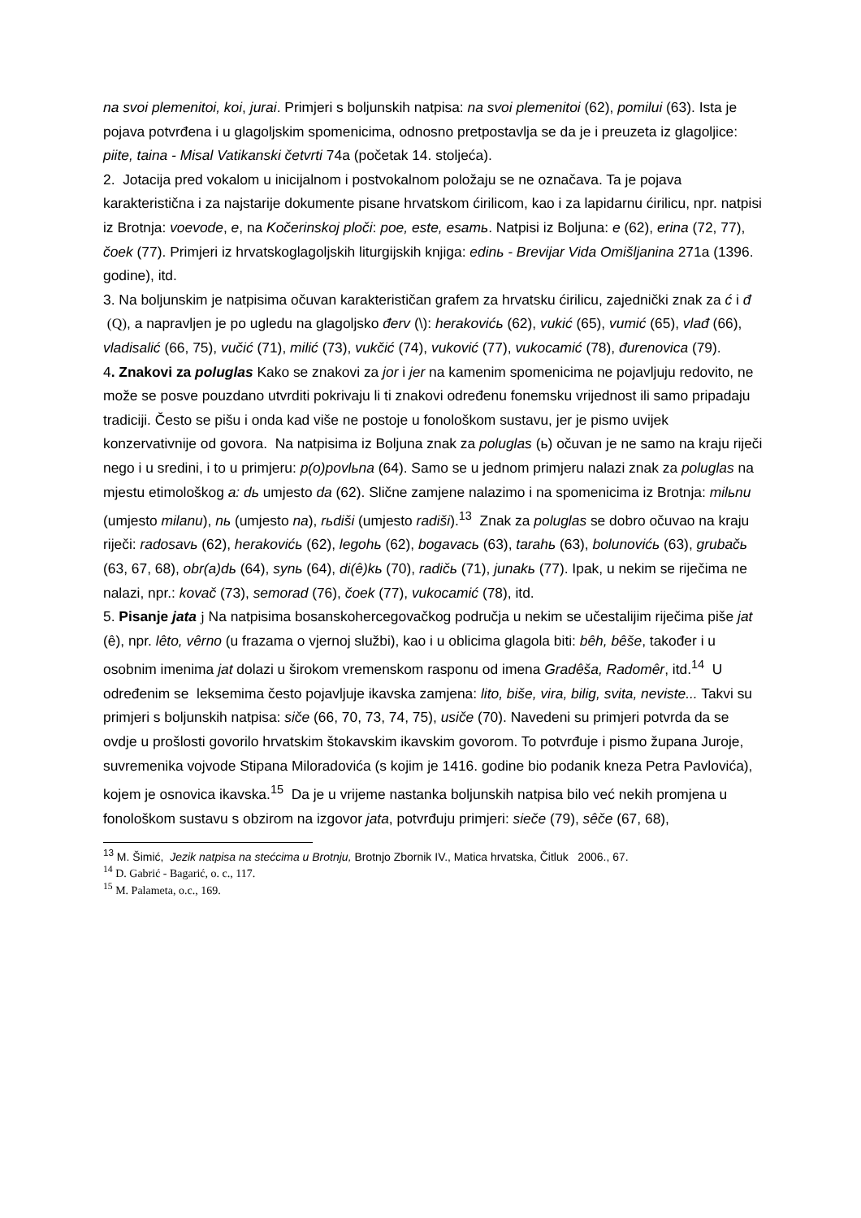na svoi plemenitoi, koi, jurai. Primjeri s boljunskih natpisa: na svoi plemenitoi (62), pomilui (63). Ista je pojava potvrđena i u glagoljskim spomenicima, odnosno pretpostavlja se da je i preuzeta iz glagoljice: piite, taina - Misal Vatikanski četvrti 74a (početak 14. stoljeća).
2. Jotacija pred vokalom u inicijalnom i postvokalnom položaju se ne označava. Ta je pojava karakteristična i za najstarije dokumente pisane hrvatskom ćirilicom, kao i za lapidarnu ćirilicu, npr. natpisi iz Brotnja: voevode, e, na Kočerinskoj ploči: poe, este, esamь. Natpisi iz Boljuna: e (62), erina (72, 77), čoek (77). Primjeri iz hrvatskoglagoljskih liturgijskih knjiga: edinь - Brevijar Vida Omišljanina 271a (1396. godine), itd.
3. Na boljunskim je natpisima očuvan karakterističan grafem za hrvatsku ćirilicu, zajednički znak za ć i đ (Q), a napravljen je po ugledu na glagoljsko đerv (\): herakovićь (62), vukić (65), vumić (65), vlađ (66), vladisalić (66, 75), vučić (71), milić (73), vukčić (74), vuković (77), vukocamić (78), đurenovica (79).
4. Znakovi za poluglas Kako se znakovi za jor i jer na kamenim spomenicima ne pojavljuju redovito, ne može se posve pouzdano utvrditi pokrivaju li ti znakovi određenu fonemsku vrijednost ili samo pripadaju tradiciji. Često se pišu i onda kad više ne postoje u fonološkom sustavu, jer je pismo uvijek konzervativnije od govora. Na natpisima iz Boljuna znak za poluglas (ь) očuvan je ne samo na kraju riječi nego i u sredini, i to u primjeru: p(o)povlьna (64). Samo se u jednom primjeru nalazi znak za poluglas na mjestu etimološkog a: dь umjesto da (62). Slične zamjene nalazimo i na spomenicima iz Brotnja: milьnu (umjesto milanu), nь (umjesto na), rьdiši (umjesto radiši).<sup>13</sup> Znak za poluglas se dobro očuvao na kraju riječi: radosavь (62), herakovićь (62), legohь (62), bogavacь (63), tarahь (63), bolunovićь (63), grubačь (63, 67, 68), obr(a)dь (64), synь (64), di(ê)kь (70), radičь (71), junakь (77). Ipak, u nekim se riječima ne nalazi, npr.: kovač (73), semorad (76), čoek (77), vukocamić (78), itd.
5. Pisanje jata j Na natpisima bosanskohercegovačkog područja u nekim se učestalijim riječima piše jat (ê), npr. lêto, vêrno (u frazama o vjernoj službi), kao i u oblicima glagola biti: bêh, bêše, također i u osobnim imenima jat dolazi u širokom vremenskom rasponu od imena Gradêša, Radomêr, itd.<sup>14</sup> U određenim se leksemima često pojavljuje ikavska zamjena: lito, biše, vira, bilig, svita, neviste... Takvi su primjeri s boljunskih natpisa: siče (66, 70, 73, 74, 75), usiče (70). Navedeni su primjeri potvrda da se ovdje u prošlosti govorilo hrvatskim štokavskim ikavskim govorom. To potvrđuje i pismo župana Juroje, suvremenika vojvode Stipana Miloradovića (s kojim je 1416. godine bio podanik kneza Petra Pavlovića), kojem je osnovica ikavska.<sup>15</sup> Da je u vrijeme nastanka boljunskih natpisa bilo već nekih promjena u fonološkom sustavu s obzirom na izgovor jata, potvrđuju primjeri: sieče (79), sêče (67, 68),
<sup>13</sup> M. Šimić, Jezik natpisa na stećcima u Brotnju, Brotnjo Zbornik IV., Matica hrvatska, Čitluk 2006., 67.
<sup>14</sup> D. Gabrić - Bagarić, o. c., 117.
<sup>15</sup> M. Palameta, o.c., 169.